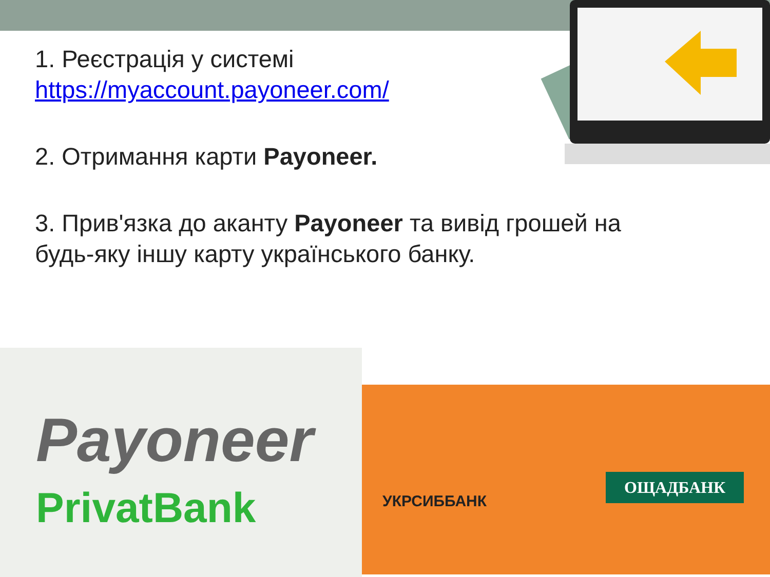1. Реєстрація у системі
https://myaccount.payoneer.com/
2. Отримання карти Payoneer.
3. Прив'язка до аканту Payoneer та вивід грошей на будь-яку іншу карту українського банку.
Payoneer
PrivatBank
УКРСИББАНК
ОЩАДБАНК